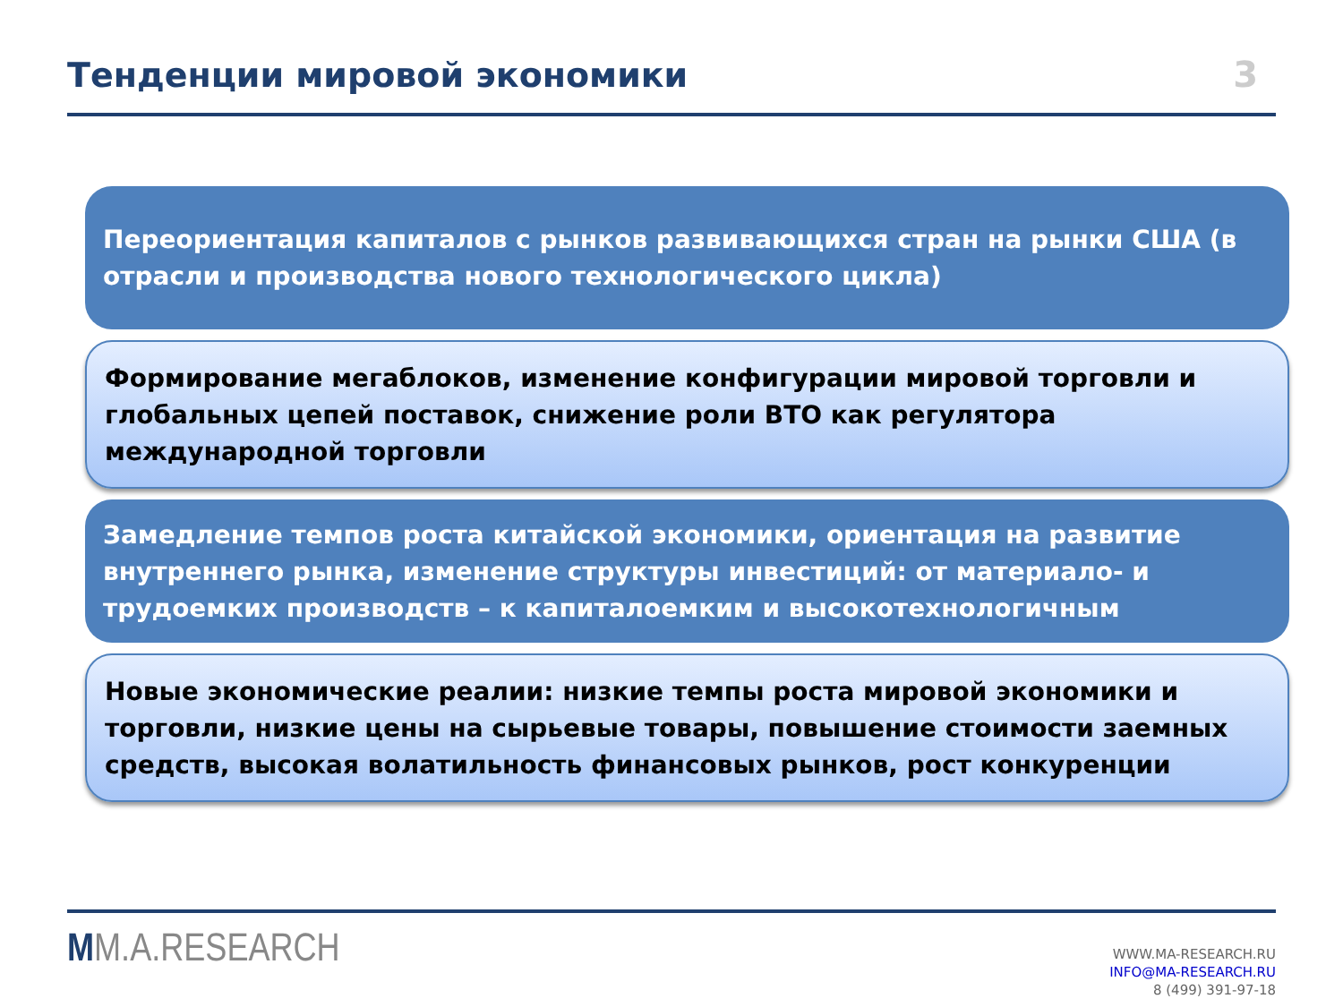Тенденции мировой экономики
3
Переориентация капиталов с рынков развивающихся стран на рынки США (в отрасли и производства нового технологического цикла)
Формирование мегаблоков, изменение конфигурации мировой торговли и глобальных цепей поставок, снижение роли ВТО как регулятора международной торговли
Замедление темпов роста китайской экономики, ориентация на развитие внутреннего рынка, изменение структуры инвестиций: от материало- и трудоемких производств – к капиталоемким и высокотехнологичным
Новые экономические реалии: низкие темпы роста мировой экономики и торговли, низкие цены на сырьевые товары, повышение стоимости заемных средств, высокая волатильность финансовых рынков, рост конкуренции
MM.A.RESEARCH
WWW.MA-RESEARCH.RU
INFO@MA-RESEARCH.RU
8 (499) 391-97-18